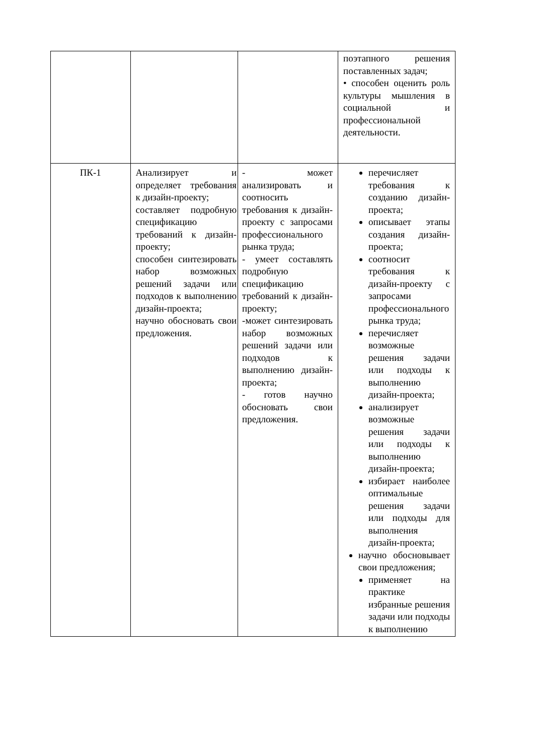| | | | поэтапного решения поставленных задач; • способен оценить роль культуры мышления в социальной и профессиональной деятельности. |
| ПК-1 | Анализирует и определяет требования к дизайн-проекту; составляет подробную спецификацию требований к дизайн-проекту; способен синтезировать набор возможных решений задачи или подходов к выполнению дизайн-проекта; научно обосновать свои предложения. | - может анализировать и соотносить требования к дизайн-проекту с запросами профессионального рынка труда; - умеет составлять подробную спецификацию требований к дизайн-проекту; -может синтезировать набор возможных решений задачи или подходов к выполнению дизайн-проекта; - готов научно обосновать свои предложения. | перечисляет требования к созданию дизайн-проекта; описывает этапы создания дизайн-проекта; соотносит требования к дизайн-проекту с запросами профессионального рынка труда; перечисляет возможные решения задачи или подходы к выполнению дизайн-проекта; анализирует возможные решения задачи или подходы к выполнению дизайн-проекта; избирает наиболее оптимальные решения задачи или подходы для выполнения дизайн-проекта; научно обосновывает свои предложения; применяет на практике избранные решения задачи или подходы к выполнению |